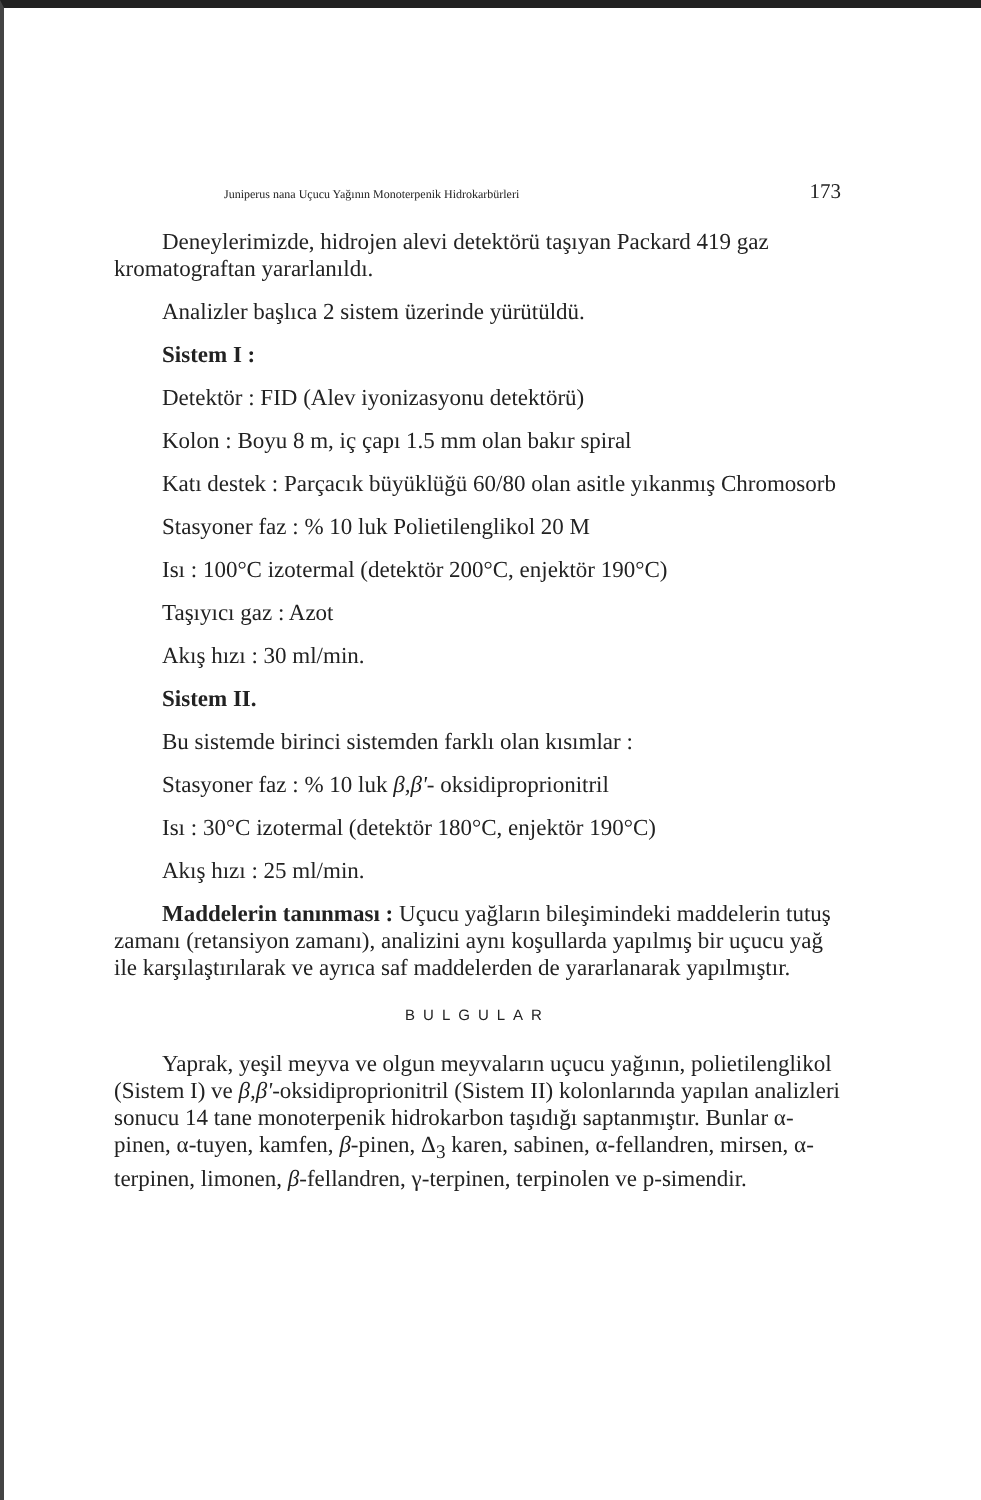Juniperus nana Uçucu Yağının Monoterpenik Hidrokarbürleri 173
Deneylerimizde, hidrojen alevi detektörü taşıyan Packard 419 gaz kromatograftan yararlanıldı.
Analizler başlıca 2 sistem üzerinde yürütüldü.
Sistem I :
Detektör : FID (Alev iyonizasyonu detektörü)
Kolon : Boyu 8 m, iç çapı 1.5 mm olan bakır spiral
Katı destek : Parçacık büyüklüğü 60/80 olan asitle yıkanmış Chromosorb
Stasyoner faz : % 10 luk Polietilenglikol 20 M
Isı : 100°C izotermal (detektör 200°C, enjektör 190°C)
Taşıyıcı gaz : Azot
Akış hızı : 30 ml/min.
Sistem II.
Bu sistemde birinci sistemden farklı olan kısımlar :
Stasyoner faz : % 10 luk β,β'- oksidiproprionitril
Isı : 30°C izotermal (detektör 180°C, enjektör 190°C)
Akış hızı : 25 ml/min.
Maddelerin tanınması : Uçucu yağların bileşimindeki maddelerin tutuş zamanı (retansiyon zamanı), analizini aynı koşullarda yapılmış bir uçucu yağ ile karşılaştırılarak ve ayrıca saf maddelerden de yararlanarak yapılmıştır.
BULGULAR
Yaprak, yeşil meyva ve olgun meyvaların uçucu yağının, polietilenglikol (Sistem I) ve β,β'-oksidiproprionitril (Sistem II) kolonlarında yapılan analizleri sonucu 14 tane monoterpenik hidrokarbon taşıdığı saptanmıştır. Bunlar α-pinen, α-tuyen, kamfen, β-pinen, Δ<sub>3</sub> karen, sabinen, α-fellandren, mirsen, α-terpinen, limonen, β-fellandren, γ-terpinen, terpinolen ve p-simendir.